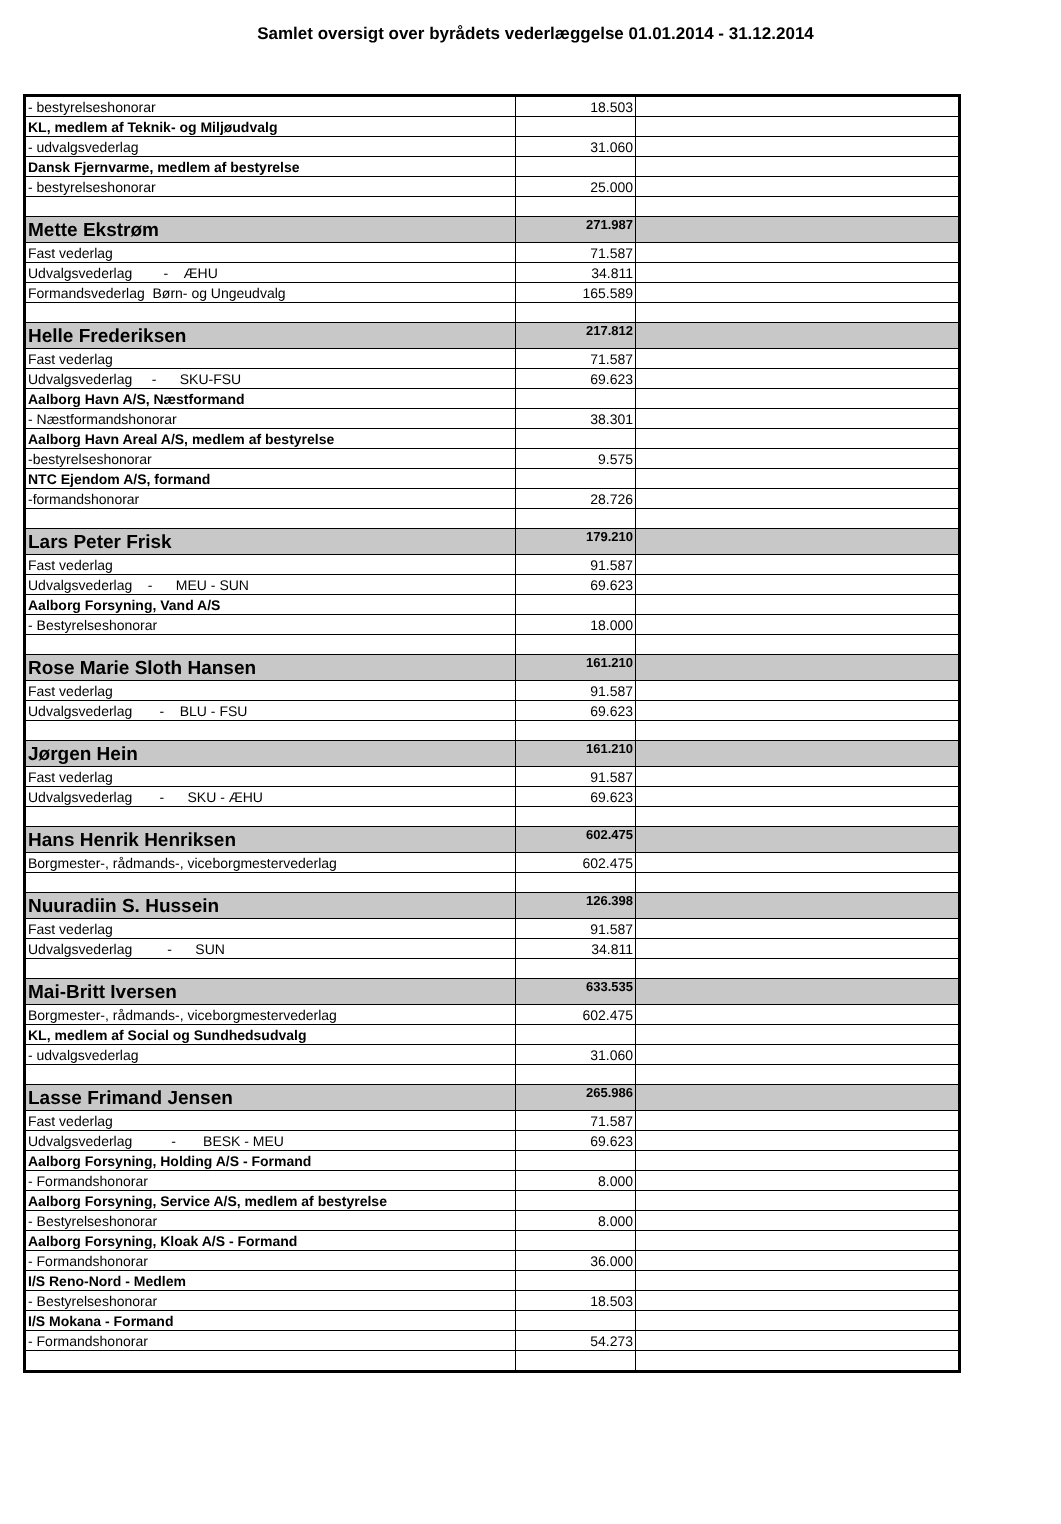Samlet oversigt over byrådets vederlæggelse 01.01.2014 - 31.12.2014
| - bestyrelseshonorar | 18.503 | |
| KL, medlem af Teknik- og Miljøudvalg | | |
| - udvalgsvederlag | 31.060 | |
| Dansk Fjernvarme, medlem af bestyrelse | | |
| - bestyrelseshonorar | 25.000 | |
| Mette Ekstrøm | 271.987 | |
| Fast vederlag | 71.587 | |
| Udvalgsvederlag - ÆHU | 34.811 | |
| Formandsvederlag Børn- og Ungeudvalg | 165.589 | |
| Helle Frederiksen | 217.812 | |
| Fast vederlag | 71.587 | |
| Udvalgsvederlag - SKU-FSU | 69.623 | |
| Aalborg Havn A/S, Næstformand | | |
| - Næstformandshonorar | 38.301 | |
| Aalborg Havn Areal A/S, medlem af bestyrelse | | |
| -bestyrelseshonorar | 9.575 | |
| NTC Ejendom A/S, formand | | |
| -formandshonorar | 28.726 | |
| Lars Peter Frisk | 179.210 | |
| Fast vederlag | 91.587 | |
| Udvalgsvederlag - MEU - SUN | 69.623 | |
| Aalborg Forsyning, Vand A/S | | |
| - Bestyrelseshonorar | 18.000 | |
| Rose Marie Sloth Hansen | 161.210 | |
| Fast vederlag | 91.587 | |
| Udvalgsvederlag - BLU - FSU | 69.623 | |
| Jørgen Hein | 161.210 | |
| Fast vederlag | 91.587 | |
| Udvalgsvederlag - SKU - ÆHU | 69.623 | |
| Hans Henrik Henriksen | 602.475 | |
| Borgmester-, rådmands-, viceborgmestervederlag | 602.475 | |
| Nuuradiin S. Hussein | 126.398 | |
| Fast vederlag | 91.587 | |
| Udvalgsvederlag - SUN | 34.811 | |
| Mai-Britt Iversen | 633.535 | |
| Borgmester-, rådmands-, viceborgmestervederlag | 602.475 | |
| KL, medlem af Social og Sundhedsudvalg | | |
| - udvalgsvederlag | 31.060 | |
| Lasse Frimand Jensen | 265.986 | |
| Fast vederlag | 71.587 | |
| Udvalgsvederlag - BESK - MEU | 69.623 | |
| Aalborg Forsyning, Holding A/S - Formand | | |
| - Formandshonorar | 8.000 | |
| Aalborg Forsyning, Service A/S, medlem af bestyrelse | | |
| - Bestyrelseshonorar | 8.000 | |
| Aalborg Forsyning, Kloak A/S - Formand | | |
| - Formandshonorar | 36.000 | |
| I/S Reno-Nord - Medlem | | |
| - Bestyrelseshonorar | 18.503 | |
| I/S Mokana - Formand | | |
| - Formandshonorar | 54.273 | |